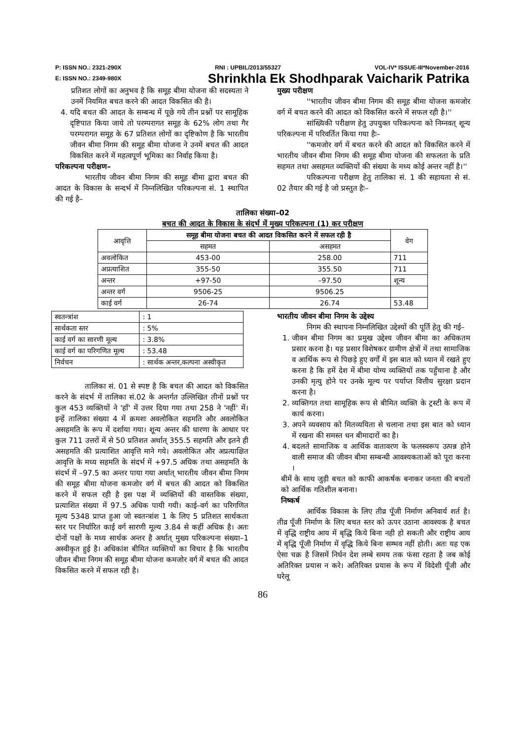P: ISSN NO.: 2321-290X RNI : UPBIL/2013/55327 VOL-IV* ISSUE-III*November-2016
E: ISSN NO.: 2349-980X Shrinkhla Ek Shodhparak Vaicharik Patrika
प्रतिशत लोगों का अनुभव है कि समूह बीमा योजना की सदस्यता ने उनमें नियमित बचत करने की आदत विकसित की है।
4. यदि बचत की आदत के सम्बन्ध में पूछे गये तीन प्रश्नों पर सामूहिक दृष्टिपात किया जाये तो परम्परागत समूह के 62% लोग तथा गैर परम्परागत समूह के 67 प्रतिशत लोगों का दृष्टिकोण है कि भारतीय जीवन बीमा निगम की समूह बीमा योजना ने उनमें बचत की आदत विकसित करने में महत्वपूर्ण भूमिका का निर्वाह किया है।
परिकल्पना परीक्षण–
भारतीय जीवन बीमा निगम की समूह बीमा द्वारा बचत की आदत के विकास के सन्दर्भ में निम्नलिखित परिकल्पना सं. 1 स्थापित की गई है–
मुख्य परीक्षण
''भारतीय जीवन बीमा निगम की समूह बीमा योजना कमजोर वर्ग में बचत करने की आदत को विकसित करने में सफल रही है।''
सांख्यिकी परीक्षण हेतु उपयुक्त परिकल्पना को निम्नवत् शून्य परिकल्पना में परिवर्तित किया गया हैः–
''कमजोर वर्ग में बचत करने की आदत को विकसित करने में भारतीय जीवन बीमा निगम की समूह बीमा योजना की सफलता के प्रति सहमत तथा असहमत व्यक्तियों की संख्या के मध्य कोई अन्तर नहीं है।''
परिकल्पना परीक्षण हेतु तालिका सं. 1 की सहायता से सं. 02 तैयार की गई है जो प्रस्तुत हैः–
तालिका संख्या–02
बचत की आदत के विकास के संदर्भ में मुख्य परिकल्पना (1) कर परीक्षण
| आवृत्ति | समूह बीमा योजना बचत की आदत विकसित करने में सफल रही है | | वेग |
| --- | --- | --- | --- |
| | सहमत | असहमत | |
| अवलोकित | 453-00 | 258.00 | 711 |
| अप्रत्याशित | 355-50 | 355.50 | 711 |
| अन्तर | +97-50 | –97.50 | शून्य |
| अन्तर वर्ग | 9506-25 | 9506.25 | |
| काई वर्ग | 26-74 | 26.74 | 53.48 |
| स्वतन्त्रांश | : 1 |
| सार्थकता स्तर | : 5% |
| काई वर्ग का सारणी मूल्य | : 3.8% |
| काई वर्ग का परिगणित मूल्य | : 53.48 |
| निर्वचन | : सार्थक अन्तर,कल्पना अस्वीकृत |
तालिका सं. 01 से स्पष्ट है कि बचत की आदत को विकसित करने के संदर्भ में तालिका सं.02 के अन्तर्गत उल्लिखित तीनों प्रश्नों पर कुल 453 व्यक्तियों ने 'हाँ' में उत्तर दिया गया तथा 258 ने 'नहीं' में। इन्हें तालिका संख्या 4 में क्रमशः अवलोकित सहमति और अवलोकित असहमति के रूप में दर्शाया गया। शून्य अन्तर की धारणा के आधार पर कुल 711 उत्तरों में से 50 प्रतिशत अर्थात् 355.5 सहमति और इतने ही असहमति की प्रत्याशित आवृत्ति माने गये। अवलोकित और अप्रत्याक्षित आवृत्ति के मध्य सहमति के संदर्भ में +97.5 अधिक तथा असहमति के संदर्भ में –97.5 का अन्तर पाया गया अर्थात् भारतीय जीवन बीमा निगम की समूह बीमा योजना कमजोर वर्ग में बचत की आदत को विकसित करने में सफल रही है इस पक्ष में व्यक्तियों की वास्तविक संख्या, प्रत्याशित संख्या में 97.5 अधिक पायी गयी। काई–वर्ग का परिगणित मूल्य 5348 प्राप्त हुआ जो स्वतन्त्रांश 1 के लिए 5 प्रतिशत सार्थकता स्तर पर निर्धारित काई वर्ग सारणी मूल्य 3.84 से कहीं अधिक है। अतः दोनों पक्षों के मध्य सार्थक अन्तर है अर्थात् मुख्य परिकल्पना संख्या–1 अस्वीकृत हुई है। अधिकांश बीमित व्यक्तियों का विचार है कि भारतीय जीवन बीमा निगम की समूह बीमा योजना कमजोर वर्ग में बचत की आदत विकसित करने में सफल रही है।
भारतीय जीवन बीमा निगम के उद्देश्य
निगम की स्थापना निम्नलिखित उद्देश्यों की पूर्ति हेतु की गई–
1. जीवन बीमा निगम का प्रमुख उद्देश्य जीवन बीमा का अधिकतम प्रसार करना है। यह प्रसार विशेषकर ग्रामीण क्षेत्रों में तथा सामाजिक व आर्थिक रूप से पिछड़े हुए वर्गों में इस बात को ध्यान में रखते हुए करना है कि हमें देश में बीमा योग्य व्यक्तियों तक पहुँचाना है और उनकी मृत्यु होने पर उनके मूल्य पर पर्याप्त वित्तीय सुरक्षा प्रदान करना है।
2. व्यक्तिगत तथा सामूहिक रूप से बीमित व्यक्ति के ट्रस्टी के रूप में कार्य करना।
3. अपने व्यवसाय को मितव्ययिता से चलाना तथा इस बात को ध्यान में रखना की समस्त धन बीमादारों का है।
4. बदलते सामाजिक व आर्थिक वातावरण के फलस्वरूप उत्पन्न होने वाली समाज की जीवन बीमा सम्बन्धी आवश्यकताओं को पूरा करना ।
बीमें के साथ जुड़ी बचत को काफी आकर्षक बनाकर जनता की बचतों को आर्थिक गतिशील बनाना।
निष्कर्ष
आर्थिक विकास के लिए तीव्र पूँजी निर्माण अनिवार्य शर्त है। तीव्र पूँजी निर्माण के लिए बचत स्तर को ऊपर उठाना आवश्यक है बचत में वृद्धि राष्ट्रीय आय में बृद्धि किये बिना नही हो सकती और राष्ट्रीय आय में बृद्धि पूँजी निर्माण में वृद्धि किये बिना सम्भव नहीं होती। अतः यह एक ऐसा चक्र है जिसमें निर्धन देश लम्बे समय तक फंसा रहता है जब कोई अतिरिक्त प्रयास न करे। अतिरिक्त प्रयास के रूप में विदेशी पूँजी और घरेलू
86